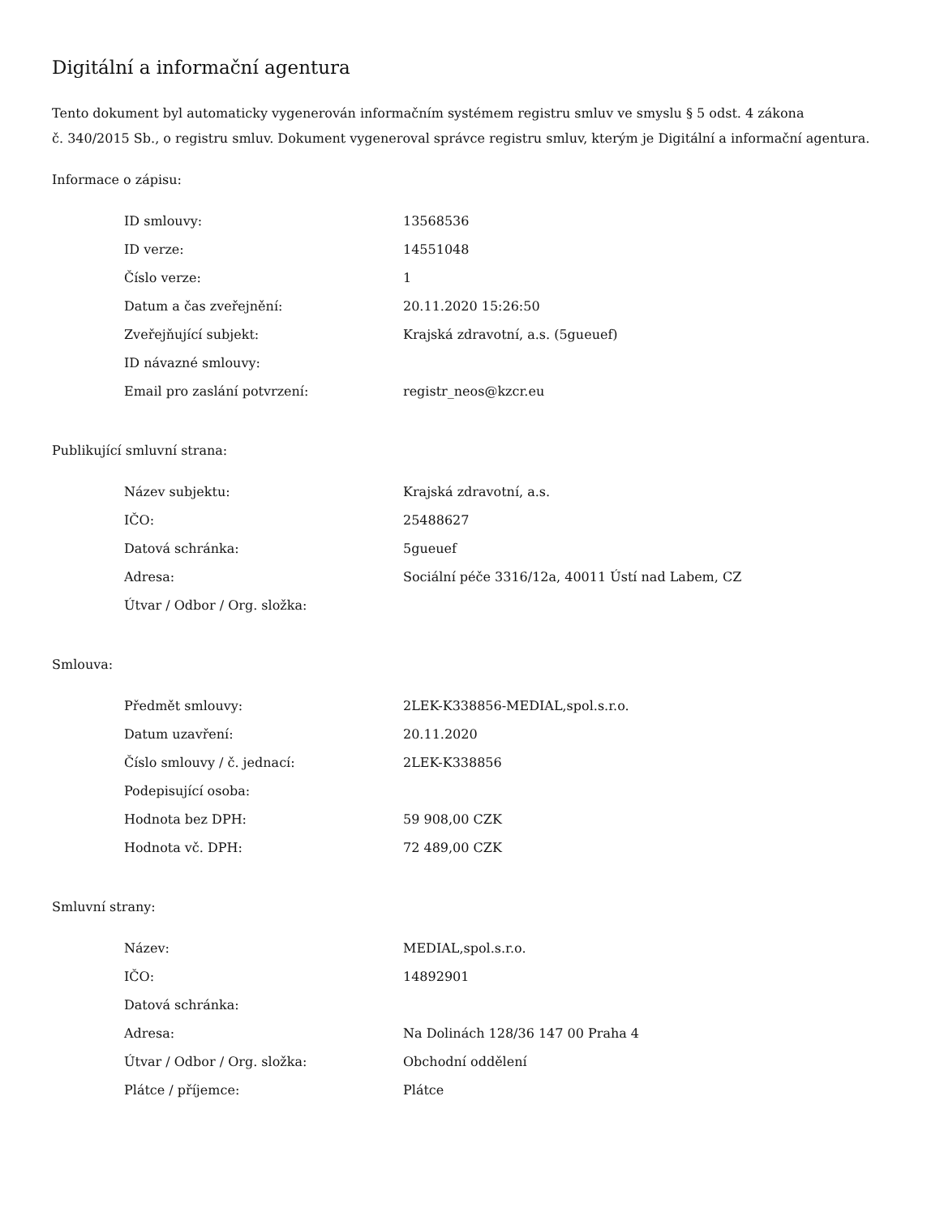Digitální a informační agentura
Tento dokument byl automaticky vygenerován informačním systémem registru smluv ve smyslu § 5 odst. 4 zákona
č. 340/2015 Sb., o registru smluv. Dokument vygeneroval správce registru smluv, kterým je Digitální a informační agentura.
Informace o zápisu:
| ID smlouvy: | 13568536 |
| ID verze: | 14551048 |
| Číslo verze: | 1 |
| Datum a čas zveřejnění: | 20.11.2020 15:26:50 |
| Zveřejňující subjekt: | Krajská zdravotní, a.s. (5gueuef) |
| ID návazné smlouvy: | |
| Email pro zaslání potvrzení: | registr_neos@kzcr.eu |
Publikující smluvní strana:
| Název subjektu: | Krajská zdravotní, a.s. |
| IČO: | 25488627 |
| Datová schránka: | 5gueuef |
| Adresa: | Sociální péče 3316/12a, 40011 Ústí nad Labem, CZ |
| Útvar / Odbor / Org. složka: | |
Smlouva:
| Předmět smlouvy: | 2LEK-K338856-MEDIAL,spol.s.r.o. |
| Datum uzavření: | 20.11.2020 |
| Číslo smlouvy / č. jednací: | 2LEK-K338856 |
| Podepisující osoba: | |
| Hodnota bez DPH: | 59 908,00 CZK |
| Hodnota vč. DPH: | 72 489,00 CZK |
Smluvní strany:
| Název: | MEDIAL,spol.s.r.o. |
| IČO: | 14892901 |
| Datová schránka: | |
| Adresa: | Na Dolinách 128/36 147 00 Praha 4 |
| Útvar / Odbor / Org. složka: | Obchodní oddělení |
| Plátce / příjemce: | Plátce |